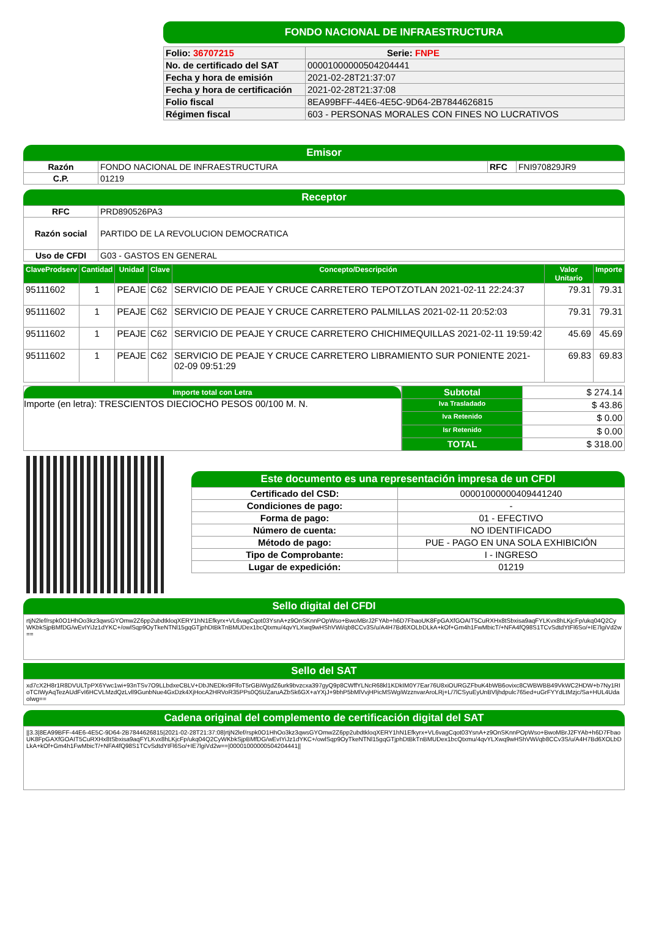FONDO NACIONAL DE INFRAESTRUCTURA
| Folio: 36707215 | Serie: FNPE |
| No. de certificado del SAT | 00001000000504204441 |
| Fecha y hora de emisión | 2021-02-28T21:37:07 |
| Fecha y hora de certificación | 2021-02-28T21:37:08 |
| Folio fiscal | 8EA99BFF-44E6-4E5C-9D64-2B7844626815 |
| Régimen fiscal | 603 - PERSONAS MORALES CON FINES NO LUCRATIVOS |
Emisor
| Razón | FONDO NACIONAL DE INFRAESTRUCTURA | RFC | FNI970829JR9 |
| C.P. | 01219 | | |
Receptor
| RFC | PRD890526PA3 |
| Razón social | PARTIDO DE LA REVOLUCION DEMOCRATICA |
| Uso de CFDI | G03 - GASTOS EN GENERAL |
| ClaveProdserv | Cantidad | Unidad | Clave | Concepto/Descripción | Valor Unitario | Importe |
| --- | --- | --- | --- | --- | --- | --- |
| 95111602 | 1 | PEAJE | C62 | SERVICIO DE PEAJE Y CRUCE CARRETERO TEPOTZOTLAN 2021-02-11 22:24:37 | 79.31 | 79.31 |
| 95111602 | 1 | PEAJE | C62 | SERVICIO DE PEAJE Y CRUCE CARRETERO PALMILLAS 2021-02-11 20:52:03 | 79.31 | 79.31 |
| 95111602 | 1 | PEAJE | C62 | SERVICIO DE PEAJE Y CRUCE CARRETERO CHICHIMEQUILLAS 2021-02-11 19:59:42 | 45.69 | 45.69 |
| 95111602 | 1 | PEAJE | C62 | SERVICIO DE PEAJE Y CRUCE CARRETERO LIBRAMIENTO SUR PONIENTE 2021-02-09 09:51:29 | 69.83 | 69.83 |
Importe total con Letra
Importe (en letra): TRESCIENTOS DIECIOCHO PESOS 00/100 M. N.
| Subtotal | $ 274.14 |
| Iva Trasladado | $ 43.86 |
| Iva Retenido | $ 0.00 |
| Isr Retenido | $ 0.00 |
| TOTAL | $ 318.00 |
Este documento es una representación impresa de un CFDI
| Certificado del CSD: | 00001000000409441240 |
| Condiciones de pago: | - |
| Forma de pago: | 01 - EFECTIVO |
| Número de cuenta: | NO IDENTIFICADO |
| Método de pago: | PUE - PAGO EN UNA SOLA EXHIBICIÓN |
| Tipo de Comprobante: | I - INGRESO |
| Lugar de expedición: | 01219 |
Sello digital del CFDI
rtjN2lef/rspk0O1HhOo3kz3qwsGYOmw2Z6pp2ubdtkloqXERY1hN1Efkyrx+VL6vagCqot03YsnA+z9OnSKnnPOpWso+BwoMBrJ2FYAb+h6D7FbaoUK8FpGAXfGOAIT5CuRXHx8tSbxisa9aqFYLKvx8hLKjcFp/ukq04Q2CyWKbkSjpBMfDG/wEvIYiJz1dYKC+/owlSqp9OyTkeNTNl15gqGTjphDtBkTnBMUDex1bcQtxmu/4qvYLXwq9wHShVWi/qb8CCv3S/u/A4H7Bd6XOLbDLkA+kOf+Gm4h1FwMbicT/+NFA4fQ98S1TCvSdtdYtFl6So/+IE7lgiVd2w==
Sello del SAT
xd7cX2H8r1R8DVULTpPX6Ywc1wi+93nTSv7O9LLbdxeCBLV+DbJNEDkx9FlfoT5rGBiWgdZ6urk9bvzcxa397gyQ9p8CWffYLNcR68kl1KDkIM0Y7Ear76U8xiOURGZFbuK4bWB6ovixc8CWBWBB49VkWC2HDW+b7Ny1RIoTCIWyAqTezAUdFvI6HCVLMzdQzLvll9GunbNue4GxDzk4XjHocA2HRVoR35PPs0Q5UZaruAZbSk6GX+aYXjJ+9bhP5bMlVvjHPicMSWgiWzznvarAroLRj+L/7lCSyuEyUnBVljhdpulc765ed+uGrFYYdLtMzjc/Sa+HUL4UdaoIwg==
Cadena original del complemento de certificación digital del SAT
||3.3|8EA99BFF-44E6-4E5C-9D64-2B7844626815|2021-02-28T21:37:08|rtjN2lef/rspk0O1HhOo3kz3qwsGYOmw2Z6pp2ubdtkloqXERY1hN1Efkyrx+VL6vagCqot03YsnA+z9OnSKnnPOpWso+BwoMBrJ2FYAb+h6D7FbaoUK8FpGAXfGOAIT5CuRXHx8tSbxisa9aqFYLKvx8hLKjcFp/ukq04Q2CyWKbkSjpBMfDG/wEvIYiJz1dYKC+/owlSqp9OyTkeNTNl15gqGTjphDtBkTnBMUDex1bcQtxmu/4qvYLXwq9wHShVWi/qb8CCv3S/u/A4H7Bd6XOLbDLkA+kOf+Gm4h1FwMbicT/+NFA4fQ98S1TCvSdtdYtFl6So/+IE7lgiVd2w==|00001000000504204441||